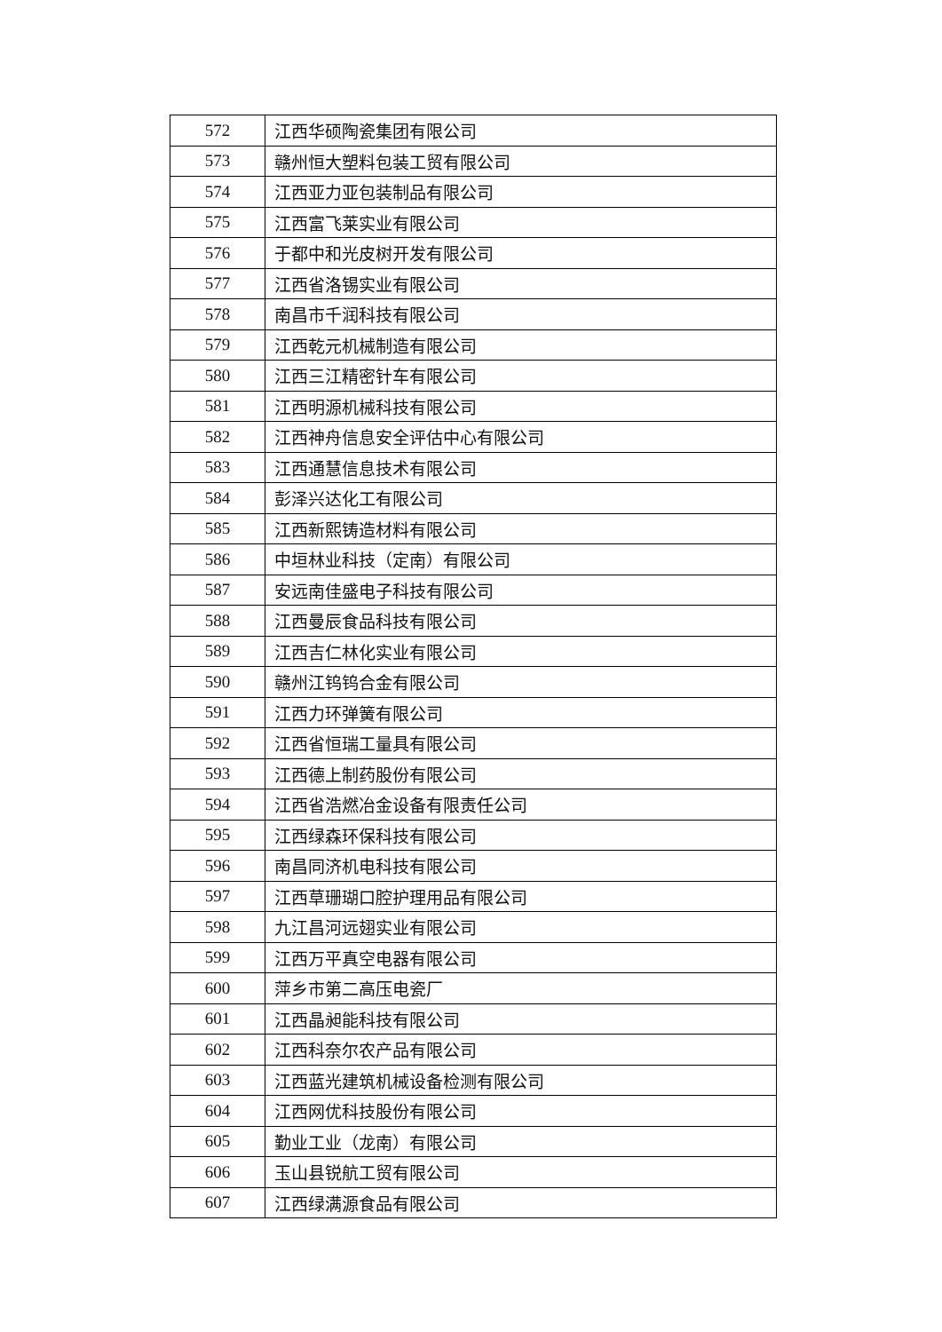| 572 | 江西华硕陶瓷集团有限公司 |
| 573 | 赣州恒大塑料包装工贸有限公司 |
| 574 | 江西亚力亚包装制品有限公司 |
| 575 | 江西富飞莱实业有限公司 |
| 576 | 于都中和光皮树开发有限公司 |
| 577 | 江西省洛锡实业有限公司 |
| 578 | 南昌市千润科技有限公司 |
| 579 | 江西乾元机械制造有限公司 |
| 580 | 江西三江精密针车有限公司 |
| 581 | 江西明源机械科技有限公司 |
| 582 | 江西神舟信息安全评估中心有限公司 |
| 583 | 江西通慧信息技术有限公司 |
| 584 | 彭泽兴达化工有限公司 |
| 585 | 江西新熙铸造材料有限公司 |
| 586 | 中垣林业科技（定南）有限公司 |
| 587 | 安远南佳盛电子科技有限公司 |
| 588 | 江西曼辰食品科技有限公司 |
| 589 | 江西吉仁林化实业有限公司 |
| 590 | 赣州江钨钨合金有限公司 |
| 591 | 江西力环弹簧有限公司 |
| 592 | 江西省恒瑞工量具有限公司 |
| 593 | 江西德上制药股份有限公司 |
| 594 | 江西省浩燃冶金设备有限责任公司 |
| 595 | 江西绿森环保科技有限公司 |
| 596 | 南昌同济机电科技有限公司 |
| 597 | 江西草珊瑚口腔护理用品有限公司 |
| 598 | 九江昌河远翅实业有限公司 |
| 599 | 江西万平真空电器有限公司 |
| 600 | 萍乡市第二高压电瓷厂 |
| 601 | 江西晶昶能科技有限公司 |
| 602 | 江西科奈尔农产品有限公司 |
| 603 | 江西蓝光建筑机械设备检测有限公司 |
| 604 | 江西网优科技股份有限公司 |
| 605 | 勤业工业（龙南）有限公司 |
| 606 | 玉山县锐航工贸有限公司 |
| 607 | 江西绿满源食品有限公司 |